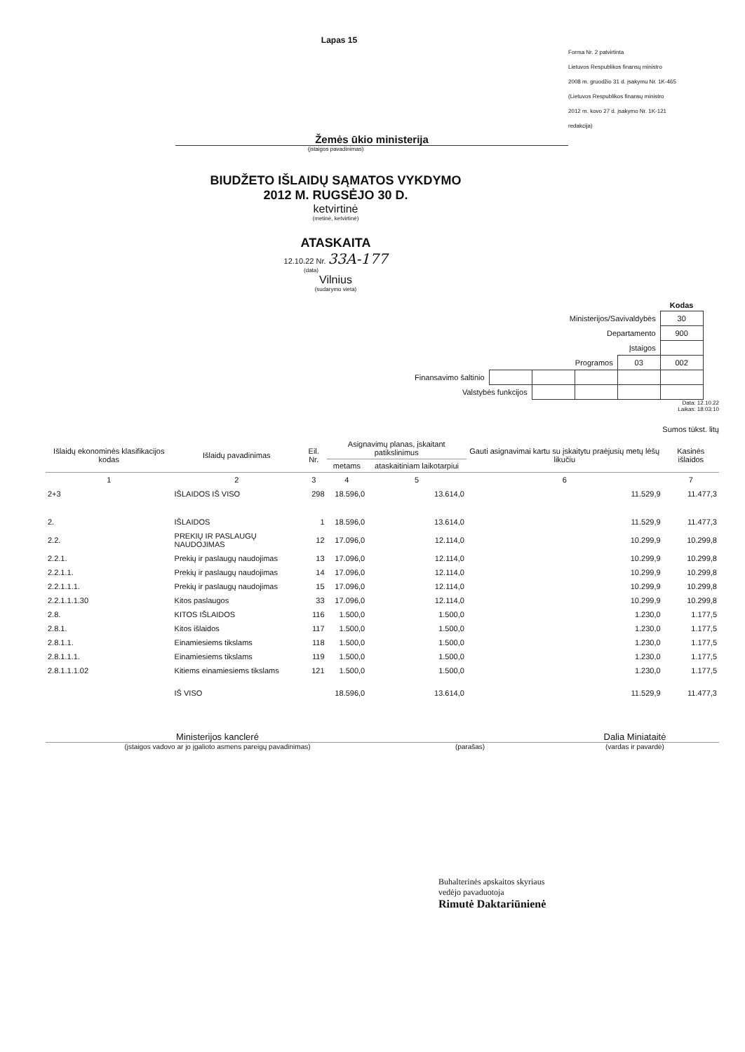Lapas 15
Forma Nr. 2 patvirtinta
Lietuvos Respublikos finansų ministro
2008 m. gruodžio 31 d. įsakymu Nr. 1K-465
(Lietuvos Respublikos finansų ministro
2012 m. kovo 27 d. įsakymo Nr. 1K-121
redakcija)
Žemės ūkio ministerija
(įstaigos pavadinimas)
BIUDŽETO IŠLAIDŲ SĄMATOS VYKDYMO
2012 M. RUGSĖJO 30 D.
ketvirtinė
(metinė, ketvirtinė)
ATASKAITA
12.10.22 Nr. 33A-177
(data)
Vilnius
(sudarymo vieta)
| | | | | | Kodas |
| Ministerijos/Savivaldybės | | | | | 30 |
| Departamento | | | | | 900 |
| Įstaigos | | | | | |
| Programos | | | | 03 | 002 |
| Finansavimo šaltinio | | | | | |
| Valstybės funkcijos | | | | | |
Data: 12.10.22
Laikas: 18:03:10
Sumos tūkst. litų
| Išlaidų ekonominės klasifikacijos kodas | Išlaidų pavadinimas | Eil. Nr. | Asignavimų planas, įskaitant patikslinimus | | Gauti asignavimai kartu su įskaitytu praėjusių metų lėšų likučiu | Kasinės išlaidos |
| --- | --- | --- | --- | --- | --- | --- |
| | | | metams | ataskaitiniam laikotarpiui | | |
| 1 | 2 | 3 | 4 | 5 | 6 | 7 |
| 2+3 | IŠLAIDOS IŠ VISO | 298 | 18.596,0 | 13.614,0 | 11.529,9 | 11.477,3 |
| 2. | IŠLAIDOS | 1 | 18.596,0 | 13.614,0 | 11.529,9 | 11.477,3 |
| 2.2. | PREKIŲ IR PASLAUGŲ NAUDOJIMAS | 12 | 17.096,0 | 12.114,0 | 10.299,9 | 10.299,8 |
| 2.2.1. | Prekių ir paslaugų naudojimas | 13 | 17.096,0 | 12.114,0 | 10.299,9 | 10.299,8 |
| 2.2.1.1. | Prekių ir paslaugų naudojimas | 14 | 17.096,0 | 12.114,0 | 10.299,9 | 10.299,8 |
| 2.2.1.1.1. | Prekių ir paslaugų naudojimas | 15 | 17.096,0 | 12.114,0 | 10.299,9 | 10.299,8 |
| 2.2.1.1.1.30 | Kitos paslaugos | 33 | 17.096,0 | 12.114,0 | 10.299,9 | 10.299,8 |
| 2.8. | KITOS IŠLAIDOS | 116 | 1.500,0 | 1.500,0 | 1.230,0 | 1.177,5 |
| 2.8.1. | Kitos išlaidos | 117 | 1.500,0 | 1.500,0 | 1.230,0 | 1.177,5 |
| 2.8.1.1. | Einamiesiems tikslams | 118 | 1.500,0 | 1.500,0 | 1.230,0 | 1.177,5 |
| 2.8.1.1.1. | Einamiesiems tikslams | 119 | 1.500,0 | 1.500,0 | 1.230,0 | 1.177,5 |
| 2.8.1.1.1.02 | Kitiems einamiesiems tikslams | 121 | 1.500,0 | 1.500,0 | 1.230,0 | 1.177,5 |
| | IŠ VISO | | 18.596,0 | 13.614,0 | 11.529,9 | 11.477,3 |
Ministerijos kancleré Dalia Miniataitė
(įstaigos vadovo ar jo įgalioto asmens pareigų pavadinimas) (parašas) (vardas ir pavardė)
Buhalterinės apskaitos skyriaus
vedėjo pavaduotoja
Rimutė Daktariūnienė